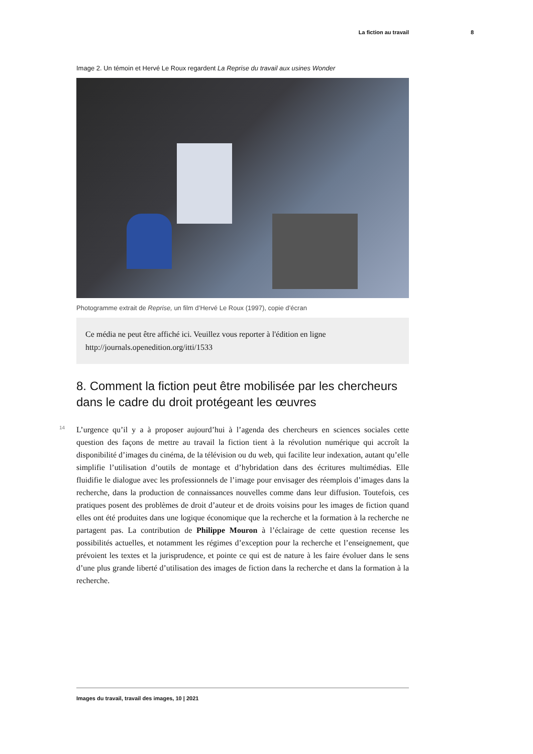La fiction au travail 8
Image 2. Un témoin et Hervé Le Roux regardent La Reprise du travail aux usines Wonder
Photogramme extrait de Reprise, un film d’Hervé Le Roux (1997), copie d’écran
Ce média ne peut être affiché ici. Veuillez vous reporter à l'édition en ligne http://journals.openedition.org/itti/1533
8. Comment la fiction peut être mobilisée par les chercheurs dans le cadre du droit protégeant les œuvres
14
L’urgence qu’il y a à proposer aujourd’hui à l’agenda des chercheurs en sciences sociales cette question des façons de mettre au travail la fiction tient à la révolution numérique qui accroît la disponibilité d’images du cinéma, de la télévision ou du web, qui facilite leur indexation, autant qu’elle simplifie l’utilisation d’outils de montage et d’hybridation dans des écritures multimédias. Elle fluidifie le dialogue avec les professionnels de l’image pour envisager des réemplois d’images dans la recherche, dans la production de connaissances nouvelles comme dans leur diffusion. Toutefois, ces pratiques posent des problèmes de droit d’auteur et de droits voisins pour les images de fiction quand elles ont été produites dans une logique économique que la recherche et la formation à la recherche ne partagent pas. La contribution de Philippe Mouron à l’éclairage de cette question recense les possibilités actuelles, et notamment les régimes d’exception pour la recherche et l’enseignement, que prévoient les textes et la jurisprudence, et pointe ce qui est de nature à les faire évoluer dans le sens d’une plus grande liberté d’utilisation des images de fiction dans la recherche et dans la formation à la recherche.
Images du travail, travail des images, 10 | 2021